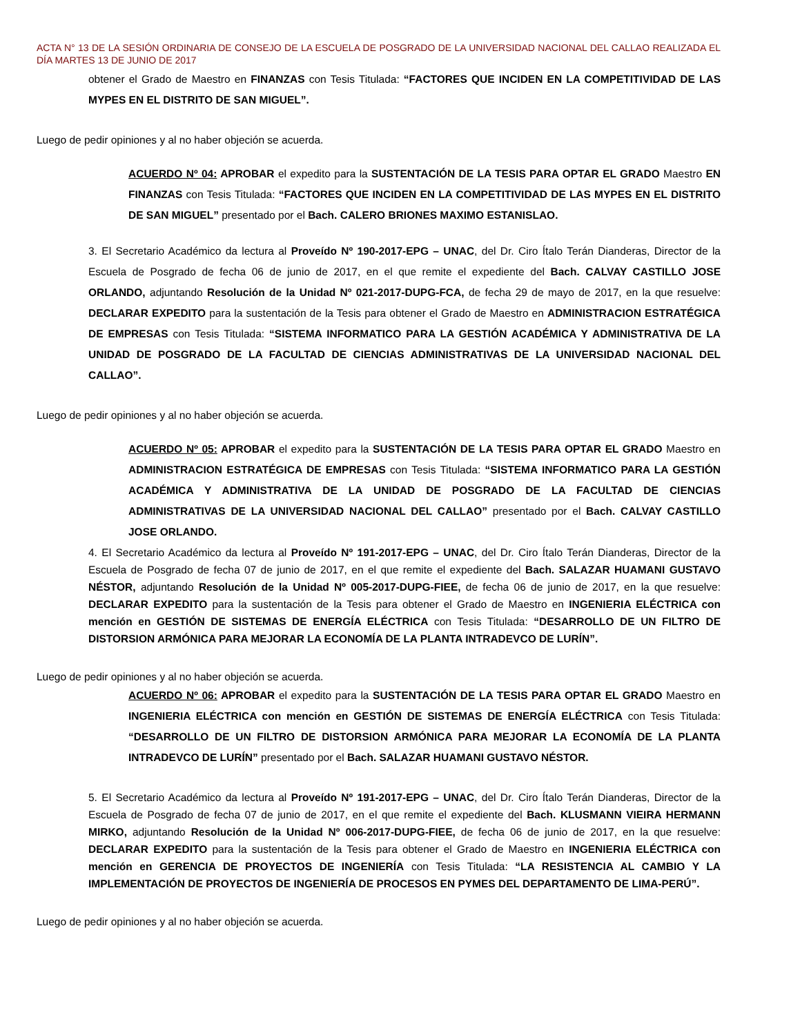ACTA N° 13 DE LA SESIÓN ORDINARIA DE CONSEJO DE LA ESCUELA DE POSGRADO DE LA UNIVERSIDAD NACIONAL DEL CALLAO REALIZADA EL DÍA MARTES 13 DE JUNIO DE 2017
obtener el Grado de Maestro en FINANZAS con Tesis Titulada: “FACTORES QUE INCIDEN EN LA COMPETITIVIDAD DE LAS MYPES EN EL DISTRITO DE SAN MIGUEL”.
Luego de pedir opiniones y al no haber objeción se acuerda.
ACUERDO Nº 04: APROBAR el expedito para la SUSTENTACIÓN DE LA TESIS PARA OPTAR EL GRADO Maestro EN FINANZAS con Tesis Titulada: “FACTORES QUE INCIDEN EN LA COMPETITIVIDAD DE LAS MYPES EN EL DISTRITO DE SAN MIGUEL” presentado por el Bach. CALERO BRIONES MAXIMO ESTANISLAO.
3. El Secretario Académico da lectura al Proveído Nº 190-2017-EPG – UNAC, del Dr. Ciro Ítalo Terán Dianderas, Director de la Escuela de Posgrado de fecha 06 de junio de 2017, en el que remite el expediente del Bach. CALVAY CASTILLO JOSE ORLANDO, adjuntando Resolución de la Unidad Nº 021-2017-DUPG-FCA, de fecha 29 de mayo de 2017, en la que resuelve: DECLARAR EXPEDITO para la sustentación de la Tesis para obtener el Grado de Maestro en ADMINISTRACION ESTRATÉGICA DE EMPRESAS con Tesis Titulada: “SISTEMA INFORMATICO PARA LA GESTIÓN ACADÉMICA Y ADMINISTRATIVA DE LA UNIDAD DE POSGRADO DE LA FACULTAD DE CIENCIAS ADMINISTRATIVAS DE LA UNIVERSIDAD NACIONAL DEL CALLAO”.
Luego de pedir opiniones y al no haber objeción se acuerda.
ACUERDO Nº 05: APROBAR el expedito para la SUSTENTACIÓN DE LA TESIS PARA OPTAR EL GRADO Maestro en ADMINISTRACION ESTRATÉGICA DE EMPRESAS con Tesis Titulada: “SISTEMA INFORMATICO PARA LA GESTIÓN ACADÉMICA Y ADMINISTRATIVA DE LA UNIDAD DE POSGRADO DE LA FACULTAD DE CIENCIAS ADMINISTRATIVAS DE LA UNIVERSIDAD NACIONAL DEL CALLAO” presentado por el Bach. CALVAY CASTILLO JOSE ORLANDO.
4. El Secretario Académico da lectura al Proveído Nº 191-2017-EPG – UNAC, del Dr. Ciro Ítalo Terán Dianderas, Director de la Escuela de Posgrado de fecha 07 de junio de 2017, en el que remite el expediente del Bach. SALAZAR HUAMANI GUSTAVO NÉSTOR, adjuntando Resolución de la Unidad Nº 005-2017-DUPG-FIEE, de fecha 06 de junio de 2017, en la que resuelve: DECLARAR EXPEDITO para la sustentación de la Tesis para obtener el Grado de Maestro en INGENIERIA ELÉCTRICA con mención en GESTIÓN DE SISTEMAS DE ENERGÍA ELÉCTRICA con Tesis Titulada: “DESARROLLO DE UN FILTRO DE DISTORSION ARMÓNICA PARA MEJORAR LA ECONOMÍA DE LA PLANTA INTRADEVCO DE LURÍN”.
Luego de pedir opiniones y al no haber objeción se acuerda.
ACUERDO Nº 06: APROBAR el expedito para la SUSTENTACIÓN DE LA TESIS PARA OPTAR EL GRADO Maestro en INGENIERIA ELÉCTRICA con mención en GESTIÓN DE SISTEMAS DE ENERGÍA ELÉCTRICA con Tesis Titulada: “DESARROLLO DE UN FILTRO DE DISTORSION ARMÓNICA PARA MEJORAR LA ECONOMÍA DE LA PLANTA INTRADEVCO DE LURÍN” presentado por el Bach. SALAZAR HUAMANI GUSTAVO NÉSTOR.
5. El Secretario Académico da lectura al Proveído Nº 191-2017-EPG – UNAC, del Dr. Ciro Ítalo Terán Dianderas, Director de la Escuela de Posgrado de fecha 07 de junio de 2017, en el que remite el expediente del Bach. KLUSMANN VIEIRA HERMANN MIRKO, adjuntando Resolución de la Unidad Nº 006-2017-DUPG-FIEE, de fecha 06 de junio de 2017, en la que resuelve: DECLARAR EXPEDITO para la sustentación de la Tesis para obtener el Grado de Maestro en INGENIERIA ELÉCTRICA con mención en GERENCIA DE PROYECTOS DE INGENIERÍA con Tesis Titulada: “LA RESISTENCIA AL CAMBIO Y LA IMPLEMENTACIÓN DE PROYECTOS DE INGENIERÍA DE PROCESOS EN PYMES DEL DEPARTAMENTO DE LIMA-PERÚ”.
Luego de pedir opiniones y al no haber objeción se acuerda.